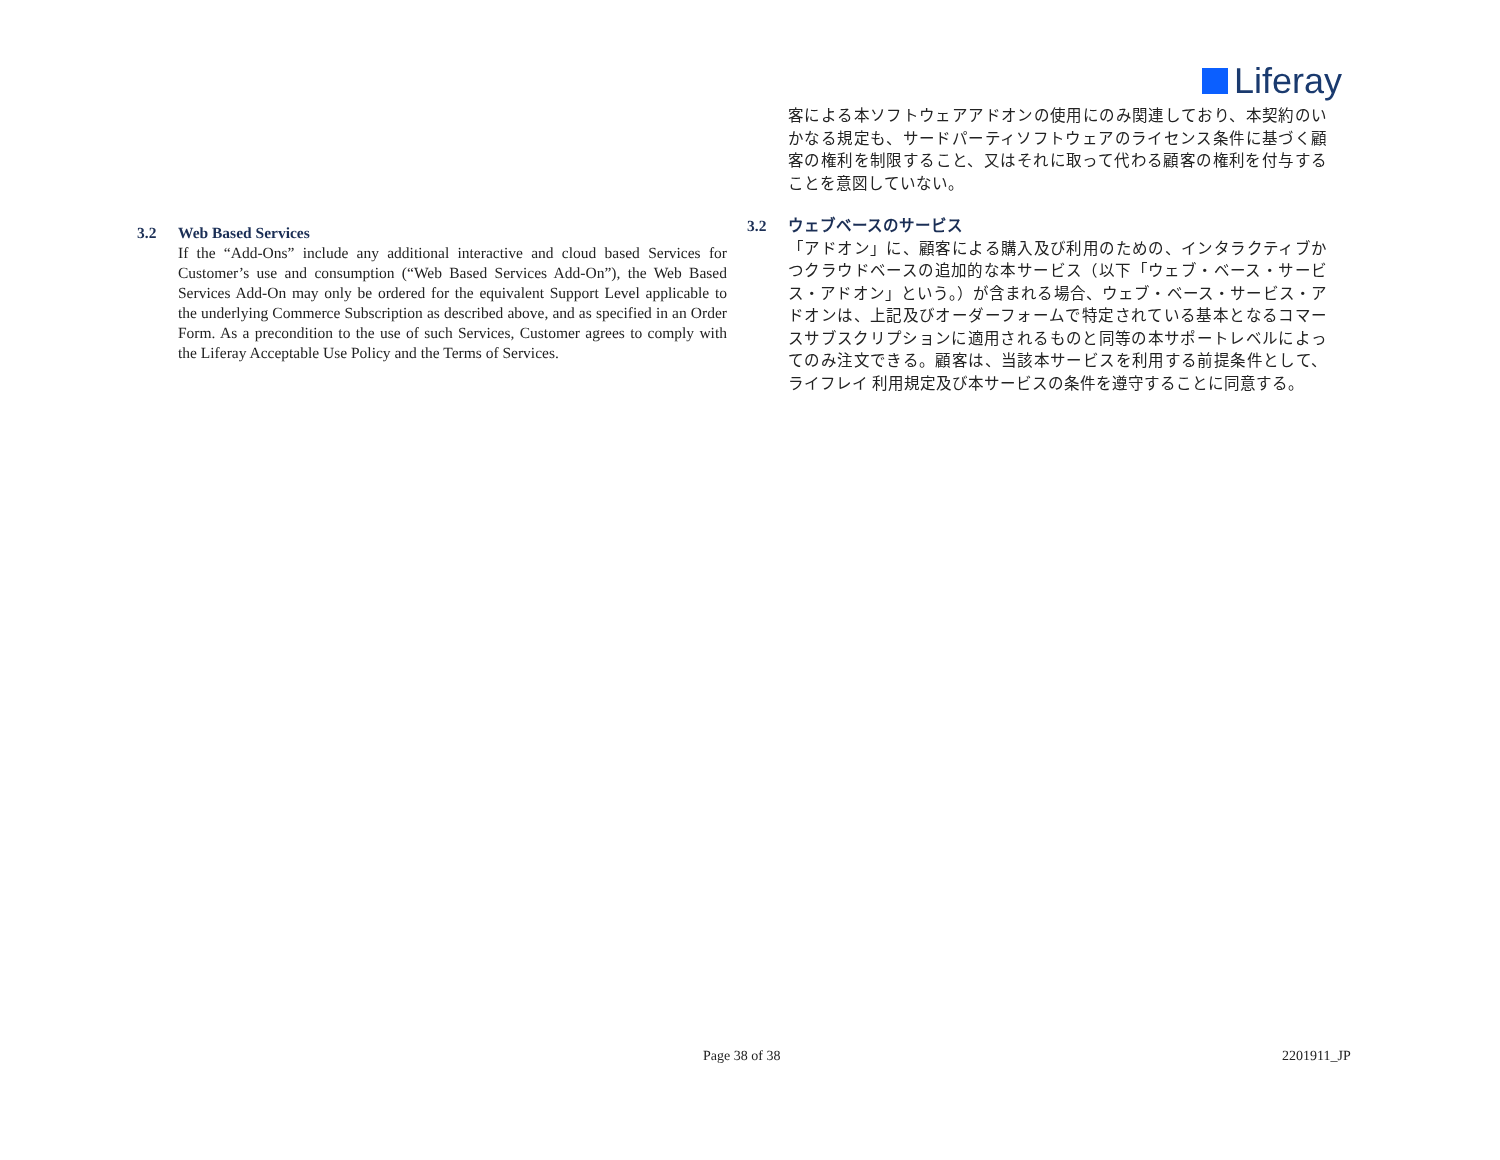Liferay
3.2 Web Based Services
If the “Add-Ons” include any additional interactive and cloud based Services for Customer’s use and consumption (“Web Based Services Add-On”), the Web Based Services Add-On may only be ordered for the equivalent Support Level applicable to the underlying Commerce Subscription as described above, and as specified in an Order Form. As a precondition to the use of such Services, Customer agrees to comply with the Liferay Acceptable Use Policy and the Terms of Services.
客による本ソフトウェアアドオンの使用にのみ関連しており、本契約のいかなる規定も、サードパーティソフトウェアのライセンス条件に基づく顧客の権利を制限すること、又はそれに取って代わる顧客の権利を付与することを意図していない。
3.2 ウェブベースのサービス
「アドオン」に、顧客による購入及び利用のための、インタラクティブかつクラウドベースの追加的な本サービス（以下「ウェブ・ベース・サービス・アドオン」という。）が含まれる場合、ウェブ・ベース・サービス・アドオンは、上記及びオーダーフォームで特定されている基本となるコマースサブスクリプションに適用されるものと同等の本サポートレベルによってのみ注文できる。顧客は、当該本サービスを利用する前提条件として、ライフレイ 利用規定及び本サービスの条件を遵守することに同意する。
Page 38 of 38 2201911_JP